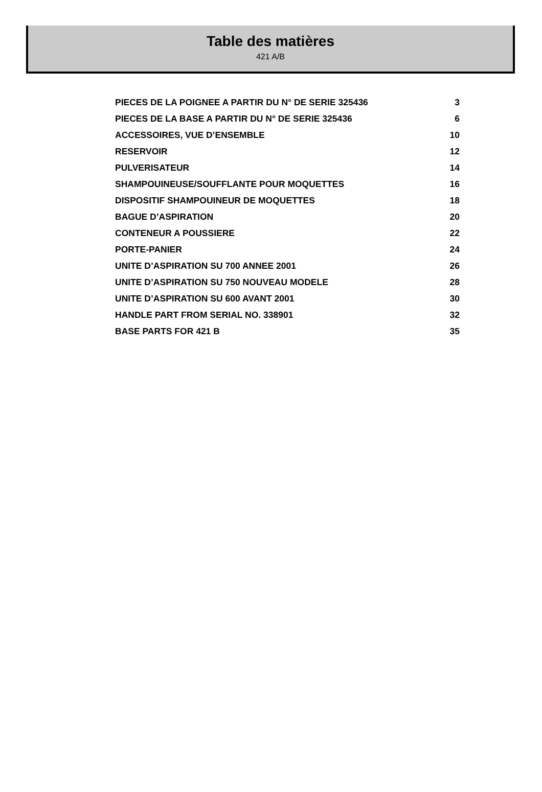Table des matières
421 A/B
| PIECES DE LA POIGNEE A PARTIR DU N° DE SERIE 325436 | 3 |
| PIECES DE LA BASE A PARTIR DU N° DE SERIE 325436 | 6 |
| ACCESSOIRES, VUE D’ENSEMBLE | 10 |
| RESERVOIR | 12 |
| PULVERISATEUR | 14 |
| SHAMPOUINEUSE/SOUFFLANTE POUR MOQUETTES | 16 |
| DISPOSITIF SHAMPOUINEUR DE MOQUETTES | 18 |
| BAGUE D’ASPIRATION | 20 |
| CONTENEUR A POUSSIERE | 22 |
| PORTE-PANIER | 24 |
| UNITE D’ASPIRATION SU 700 ANNEE 2001 | 26 |
| UNITE D’ASPIRATION SU 750 NOUVEAU MODELE | 28 |
| UNITE D’ASPIRATION SU 600 AVANT 2001 | 30 |
| HANDLE PART FROM SERIAL NO. 338901 | 32 |
| BASE PARTS FOR 421 B | 35 |